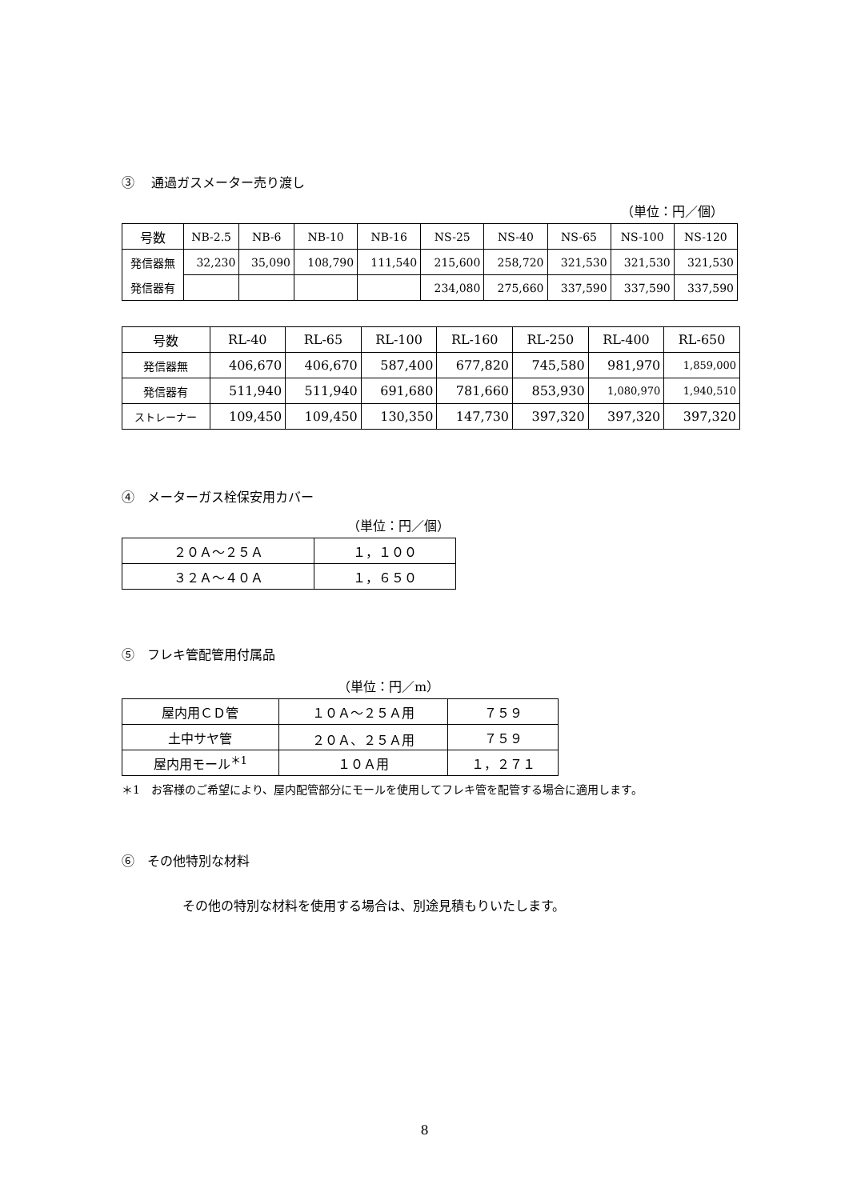③　 通過ガスメーター売り渡し
（単位：円／個）
| 号数 | NB-2.5 | NB-6 | NB-10 | NB-16 | NS-25 | NS-40 | NS-65 | NS-100 | NS-120 |
| 発信器無 | 32,230 | 35,090 | 108,790 | 111,540 | 215,600 | 258,720 | 321,530 | 321,530 | 321,530 |
| 発信器有 | | | | | 234,080 | 275,660 | 337,590 | 337,590 | 337,590 |
| 号数 | RL-40 | RL-65 | RL-100 | RL-160 | RL-250 | RL-400 | RL-650 |
| 発信器無 | 406,670 | 406,670 | 587,400 | 677,820 | 745,580 | 981,970 | 1,859,000 |
| 発信器有 | 511,940 | 511,940 | 691,680 | 781,660 | 853,930 | 1,080,970 | 1,940,510 |
| ストレーナー | 109,450 | 109,450 | 130,350 | 147,730 | 397,320 | 397,320 | 397,320 |
④　メーターガス栓保安用カバー
（単位：円／個）
| ２０Ａ～２５Ａ | １，１００ |
| ３２Ａ～４０Ａ | １，６５０ |
⑤　フレキ管配管用付属品
（単位：円／m）
| 屋内用ＣＤ管 | １０Ａ～２５Ａ用 | ７５９ |
| 土中サヤ管 | ２０Ａ、２５Ａ用 | ７５９ |
| 屋内用モール<sup>＊1</sup> | １０Ａ用 | １，２７１ |
＊1　お客様のご希望により、屋内配管部分にモールを使用してフレキ管を配管する場合に適用します。
⑥　その他特別な材料
その他の特別な材料を使用する場合は、別途見積もりいたします。
8